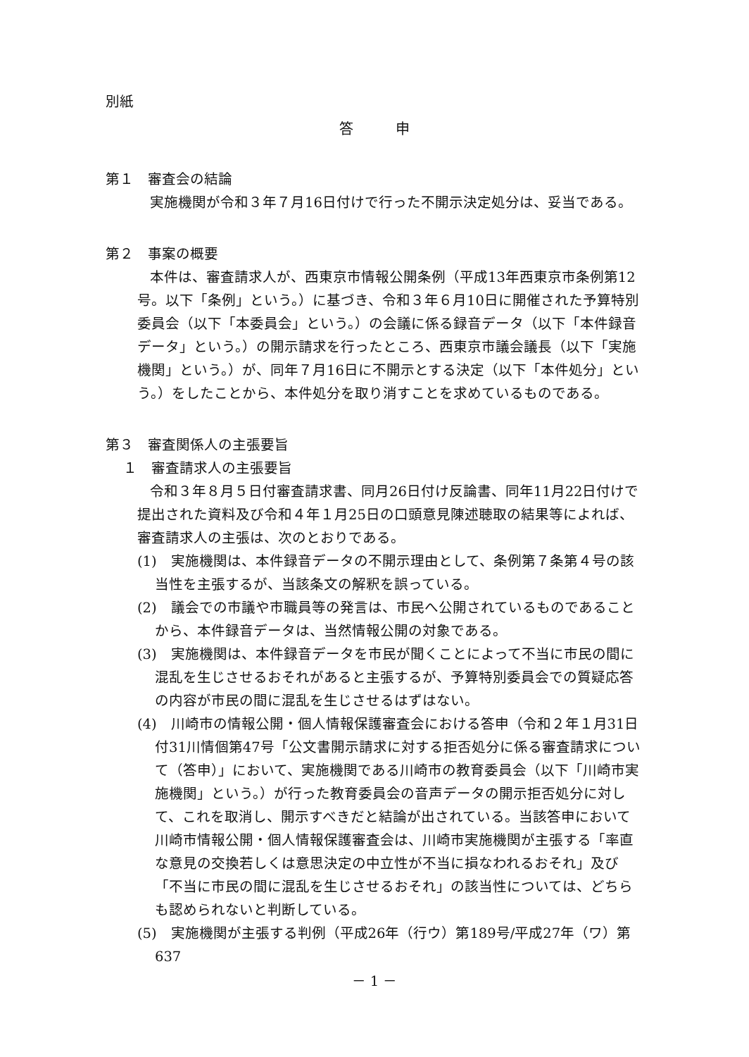別紙
答申
第１　審査会の結論
実施機関が令和３年７月16日付けで行った不開示決定処分は、妥当である。
第２　事案の概要
本件は、審査請求人が、西東京市情報公開条例（平成13年西東京市条例第12号。以下「条例」という。）に基づき、令和３年６月10日に開催された予算特別委員会（以下「本委員会」という。）の会議に係る録音データ（以下「本件録音データ」という。）の開示請求を行ったところ、西東京市議会議長（以下「実施機関」という。）が、同年７月16日に不開示とする決定（以下「本件処分」という。）をしたことから、本件処分を取り消すことを求めているものである。
第３　審査関係人の主張要旨
１　審査請求人の主張要旨
令和３年８月５日付審査請求書、同月26日付け反論書、同年11月22日付けで提出された資料及び令和４年１月25日の口頭意見陳述聴取の結果等によれば、審査請求人の主張は、次のとおりである。
(1)　実施機関は、本件録音データの不開示理由として、条例第７条第４号の該当性を主張するが、当該条文の解釈を誤っている。
(2)　議会での市議や市職員等の発言は、市民へ公開されているものであることから、本件録音データは、当然情報公開の対象である。
(3)　実施機関は、本件録音データを市民が聞くことによって不当に市民の間に混乱を生じさせるおそれがあると主張するが、予算特別委員会での質疑応答の内容が市民の間に混乱を生じさせるはずはない。
(4)　川崎市の情報公開・個人情報保護審査会における答申（令和２年１月31日付31川情個第47号「公文書開示請求に対する拒否処分に係る審査請求について（答申）」において、実施機関である川崎市の教育委員会（以下「川崎市実施機関」という。）が行った教育委員会の音声データの開示拒否処分に対して、これを取消し、開示すべきだと結論が出されている。当該答申において川崎市情報公開・個人情報保護審査会は、川崎市実施機関が主張する「率直な意見の交換若しくは意思決定の中立性が不当に損なわれるおそれ」及び「不当に市民の間に混乱を生じさせるおそれ」の該当性については、どちらも認められないと判断している。
(5)　実施機関が主張する判例（平成26年（行ウ）第189号/平成27年（ワ）第637
－ 1 －